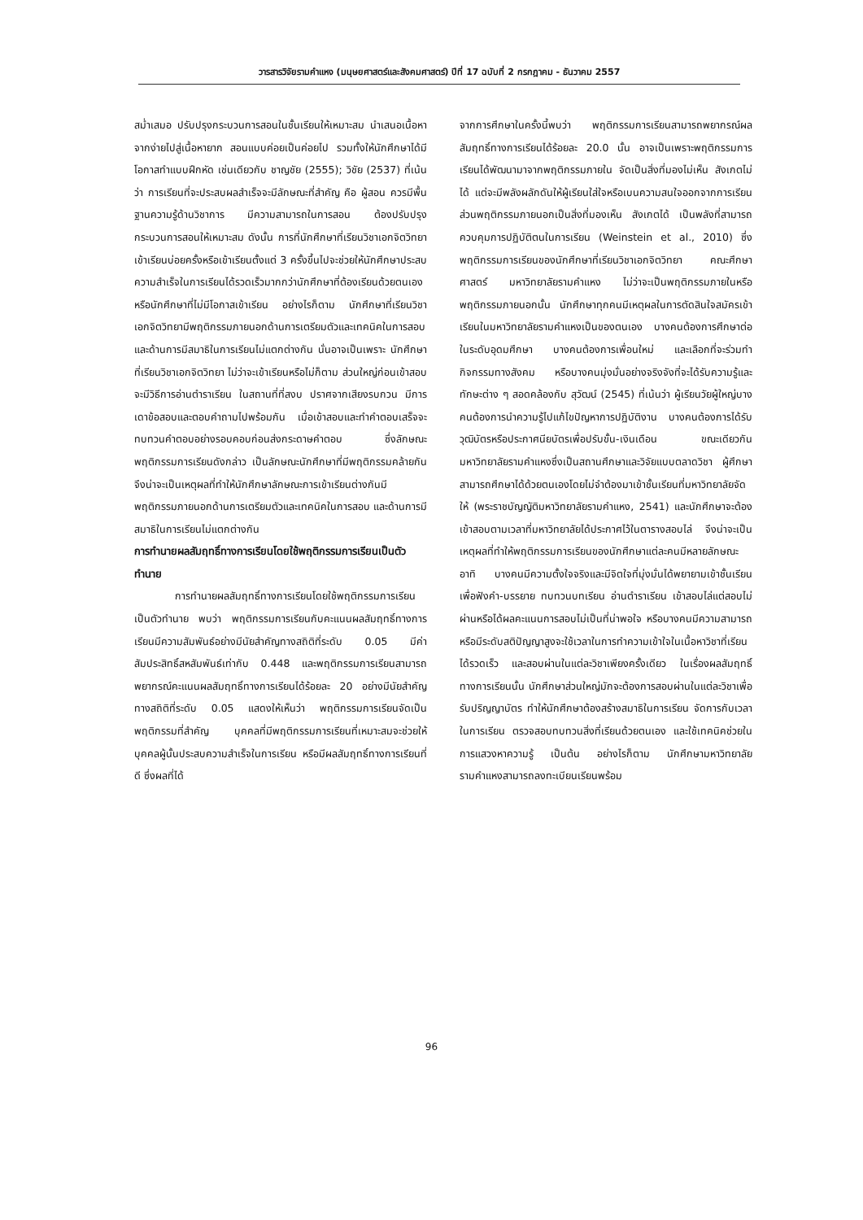วารสารวิจัยรามคำแหง (มนุษยศาสตร์และสังคมศาสตร์) ปีที่ 17 ฉบับที่ 2 กรกฎาคม - ธันวาคม 2557
สม่ำเสมอ ปรับปรุงกระบวนการสอนในชั้นเรียนให้เหมาะสม นำเสนอเนื้อหาจากง่ายไปสู่เนื้อหายาก สอนแบบค่อยเป็นค่อยไป รวมทั้งให้นักศึกษาได้มีโอกาสทำแบบฝึกหัด เช่นเดียวกับ ชาญชัย (2555); วิชัย (2537) ที่เน้นว่า การเรียนที่จะประสบผลสำเร็จจะมีลักษณะที่สำคัญ คือ ผู้สอน ควรมีพื้นฐานความรู้ด้านวิชาการ มีความสามารถในการสอน ต้องปรับปรุงกระบวนการสอนให้เหมาะสม ดังนั้น การที่นักศึกษาที่เรียนวิชาเอกจิตวิทยาเข้าเรียนบ่อยครั้งหรือเข้าเรียนตั้งแต่ 3 ครั้งขึ้นไปจะช่วยให้นักศึกษาประสบความสำเร็จในการเรียนได้รวดเร็วมากกว่านักศึกษาที่ต้องเรียนด้วยตนเอง หรือนักศึกษาที่ไม่มีโอกาสเข้าเรียน อย่างไรก็ตาม นักศึกษาที่เรียนวิชาเอกจิตวิทยามีพฤติกรรมภายนอกด้านการเตรียมตัวและเทคนิคในการสอบ และด้านการมีสมาธิในการเรียนไม่แตกต่างกัน นั่นอาจเป็นเพราะ นักศึกษาที่เรียนวิชาเอกจิตวิทยา ไม่ว่าจะเข้าเรียนหรือไม่ก็ตาม ส่วนใหญ่ก่อนเข้าสอบจะมีวิธีการอ่านตำราเรียน ในสถานที่ที่สงบ ปราศจากเสียงรบกวน มีการเดาข้อสอบและตอบคำถามไปพร้อมกัน เมื่อเข้าสอบและทำคำตอบเสร็จจะทบทวนคำตอบอย่างรอบคอบก่อนส่งกระดาษคำตอบ ซึ่งลักษณะพฤติกรรมการเรียนดังกล่าว เป็นลักษณะนักศึกษาที่มีพฤติกรรมคล้ายกัน จึงน่าจะเป็นเหตุผลที่ทำให้นักศึกษาลักษณะการเข้าเรียนต่างกันมีพฤติกรรมภายนอกด้านการเตรียมตัวและเทคนิคในการสอบ และด้านการมีสมาธิในการเรียนไม่แตกต่างกัน
การทำนายผลสัมฤทธิ์ทางการเรียนโดยใช้พฤติกรรมการเรียนเป็นตัวทำนาย
การทำนายผลสัมฤทธิ์ทางการเรียนโดยใช้พฤติกรรมการเรียนเป็นตัวทำนาย พบว่า พฤติกรรมการเรียนกับคะแนนผลสัมฤทธิ์ทางการเรียนมีความสัมพันธ์อย่างมีนัยสำคัญทางสถิติที่ระดับ 0.05 มีค่าสัมประสิทธิ์สหสัมพันธ์เท่ากับ 0.448 และพฤติกรรมการเรียนสามารถพยากรณ์คะแนนผลสัมฤทธิ์ทางการเรียนได้ร้อยละ 20 อย่างมีนัยสำคัญทางสถิติที่ระดับ 0.05 แสดงให้เห็นว่า พฤติกรรมการเรียนจัดเป็นพฤติกรรมที่สำคัญ บุคคลที่มีพฤติกรรมการเรียนที่เหมาะสมจะช่วยให้บุคคลผู้นั้นประสบความสำเร็จในการเรียน หรือมีผลสัมฤทธิ์ทางการเรียนที่ดี ซึ่งผลที่ได้
จากการศึกษาในครั้งนี้พบว่า พฤติกรรมการเรียนสามารถพยากรณ์ผลสัมฤทธิ์ทางการเรียนได้ร้อยละ 20.0 นั้น อาจเป็นเพราะพฤติกรรมการเรียนได้พัฒนามาจากพฤติกรรมภายใน จัดเป็นสิ่งที่มองไม่เห็น สังเกตไม่ได้ แต่จะมีพลังผลักดันให้ผู้เรียนใส่ใจหรือเบนความสนใจออกจากการเรียน ส่วนพฤติกรรมภายนอกเป็นสิ่งที่มองเห็น สังเกตได้ เป็นพลังที่สามารถควบคุมการปฏิบัติตนในการเรียน (Weinstein et al., 2010) ซึ่งพฤติกรรมการเรียนของนักศึกษาที่เรียนวิชาเอกจิตวิทยา คณะศึกษาศาสตร์ มหาวิทยาลัยรามคำแหง ไม่ว่าจะเป็นพฤติกรรมภายในหรือพฤติกรรมภายนอกนั้น นักศึกษาทุกคนมีเหตุผลในการตัดสินใจสมัครเข้าเรียนในมหาวิทยาลัยรามคำแหงเป็นของตนเอง บางคนต้องการศึกษาต่อในระดับอุดมศึกษา บางคนต้องการเพื่อนใหม่ และเลือกที่จะร่วมทำกิจกรรมทางสังคม หรือบางคนมุ่งมั่นอย่างจริงจังที่จะได้รับความรู้และทักษะต่าง ๆ สอดคล้องกับ สุวัฒน์ (2545) ที่เน้นว่า ผู้เรียนวัยผู้ใหญ่บางคนต้องการนำความรู้ไปแก้ไขปัญหาการปฏิบัติงาน บางคนต้องการได้รับวุฒิบัตรหรือประกาศนียบัตรเพื่อปรับขั้น-เงินเดือน ขณะเดียวกัน มหาวิทยาลัยรามคำแหงซึ่งเป็นสถานศึกษาและวิจัยแบบตลาดวิชา ผู้ศึกษาสามารถศึกษาได้ด้วยตนเองโดยไม่จำต้องมาเข้าชั้นเรียนที่มหาวิทยาลัยจัดให้ (พระราชบัญญัติมหาวิทยาลัยรามคำแหง, 2541) และนักศึกษาจะต้องเข้าสอบตามเวลาที่มหาวิทยาลัยได้ประกาศไว้ในตารางสอบไล่ จึงน่าจะเป็นเหตุผลที่ทำให้พฤติกรรมการเรียนของนักศึกษาแต่ละคนมีหลายลักษณะ อาทิ บางคนมีความตั้งใจจริงและมีจิตใจที่มุ่งมั่นได้พยายามเข้าชั้นเรียนเพื่อฟังคำ-บรรยาย ทบทวนบทเรียน อ่านตำราเรียน เข้าสอบไล่แต่สอบไม่ผ่านหรือได้ผลคะแนนการสอบไม่เป็นที่น่าพอใจ หรือบางคนมีความสามารถหรือมีระดับสติปัญญาสูงจะใช้เวลาในการทำความเข้าใจในเนื้อหาวิชาที่เรียนได้รวดเร็ว และสอบผ่านในแต่ละวิชาเพียงครั้งเดียว ในเรื่องผลสัมฤทธิ์ทางการเรียนนั้น นักศึกษาส่วนใหญ่มักจะต้องการสอบผ่านในแต่ละวิชาเพื่อรับปริญญาบัตร ทำให้นักศึกษาต้องสร้างสมาธิในการเรียน จัดการกับเวลาในการเรียน ตรวจสอบทบทวนสิ่งที่เรียนด้วยตนเอง และใช้เทคนิคช่วยในการแสวงหาความรู้ เป็นต้น อย่างไรก็ตาม นักศึกษามหาวิทยาลัยรามคำแหงสามารถลงทะเบียนเรียนพร้อม
96